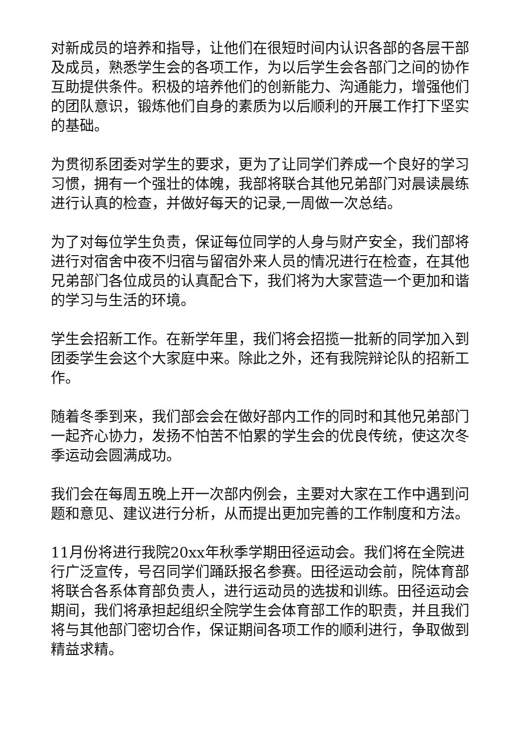对新成员的培养和指导，让他们在很短时间内认识各部的各层干部及成员，熟悉学生会的各项工作，为以后学生会各部门之间的协作互助提供条件。积极的培养他们的创新能力、沟通能力，增强他们的团队意识，锻炼他们自身的素质为以后顺利的开展工作打下坚实的基础。
为贯彻系团委对学生的要求，更为了让同学们养成一个良好的学习习惯，拥有一个强壮的体魄，我部将联合其他兄弟部门对晨读晨练进行认真的检查，并做好每天的记录,一周做一次总结。
为了对每位学生负责，保证每位同学的人身与财产安全，我们部将进行对宿舍中夜不归宿与留宿外来人员的情况进行在检查，在其他兄弟部门各位成员的认真配合下，我们将为大家营造一个更加和谐的学习与生活的环境。
学生会招新工作。在新学年里，我们将会招揽一批新的同学加入到团委学生会这个大家庭中来。除此之外，还有我院辩论队的招新工作。
随着冬季到来，我们部会会在做好部内工作的同时和其他兄弟部门一起齐心协力，发扬不怕苦不怕累的学生会的优良传统，使这次冬季运动会圆满成功。
我们会在每周五晚上开一次部内例会，主要对大家在工作中遇到问题和意见、建议进行分析，从而提出更加完善的工作制度和方法。
11月份将进行我院20xx年秋季学期田径运动会。我们将在全院进行广泛宣传，号召同学们踊跃报名参赛。田径运动会前，院体育部将联合各系体育部负责人，进行运动员的选拔和训练。田径运动会期间，我们将承担起组织全院学生会体育部工作的职责，并且我们将与其他部门密切合作，保证期间各项工作的顺利进行，争取做到精益求精。